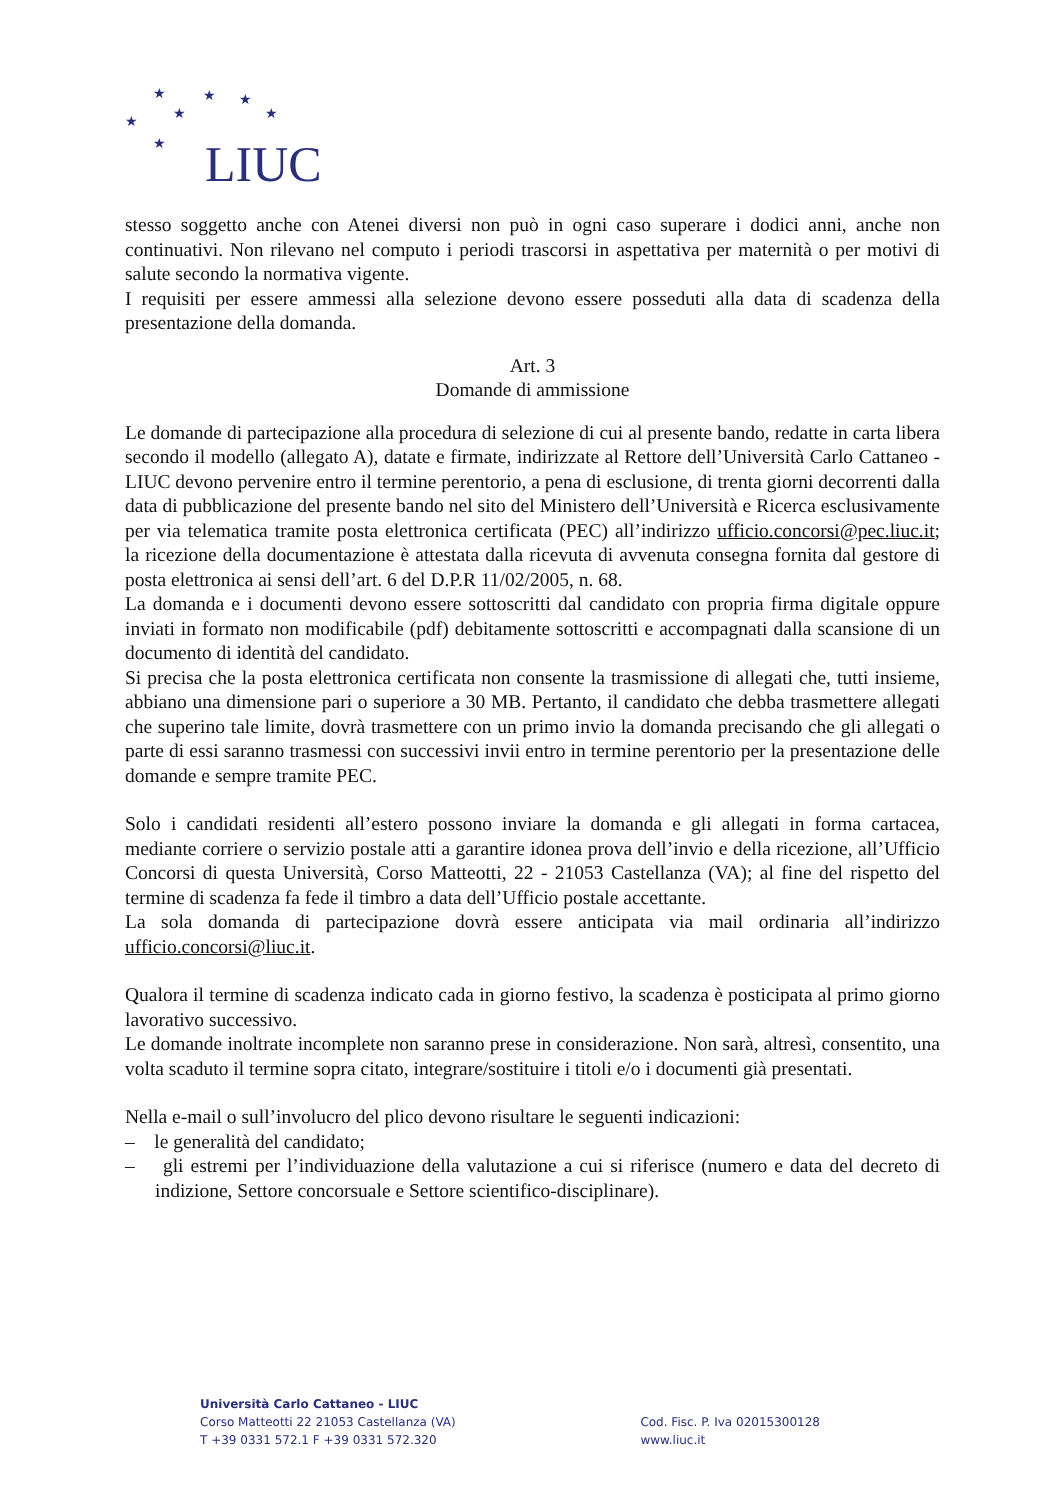★ ★ ★
★ ★ ★
★ LIUC
stesso soggetto anche con Atenei diversi non può in ogni caso superare i dodici anni, anche non continuativi. Non rilevano nel computo i periodi trascorsi in aspettativa per maternità o per motivi di salute secondo la normativa vigente.
I requisiti per essere ammessi alla selezione devono essere posseduti alla data di scadenza della presentazione della domanda.
Art. 3
Domande di ammissione
Le domande di partecipazione alla procedura di selezione di cui al presente bando, redatte in carta libera secondo il modello (allegato A), datate e firmate, indirizzate al Rettore dell’Università Carlo Cattaneo - LIUC devono pervenire entro il termine perentorio, a pena di esclusione, di trenta giorni decorrenti dalla data di pubblicazione del presente bando nel sito del Ministero dell’Università e Ricerca esclusivamente per via telematica tramite posta elettronica certificata (PEC) all’indirizzo ufficio.concorsi@pec.liuc.it; la ricezione della documentazione è attestata dalla ricevuta di avvenuta consegna fornita dal gestore di posta elettronica ai sensi dell’art. 6 del D.P.R 11/02/2005, n. 68.
La domanda e i documenti devono essere sottoscritti dal candidato con propria firma digitale oppure inviati in formato non modificabile (pdf) debitamente sottoscritti e accompagnati dalla scansione di un documento di identità del candidato.
Si precisa che la posta elettronica certificata non consente la trasmissione di allegati che, tutti insieme, abbiano una dimensione pari o superiore a 30 MB. Pertanto, il candidato che debba trasmettere allegati che superino tale limite, dovrà trasmettere con un primo invio la domanda precisando che gli allegati o parte di essi saranno trasmessi con successivi invii entro in termine perentorio per la presentazione delle domande e sempre tramite PEC.
Solo i candidati residenti all’estero possono inviare la domanda e gli allegati in forma cartacea, mediante corriere o servizio postale atti a garantire idonea prova dell’invio e della ricezione, all’Ufficio Concorsi di questa Università, Corso Matteotti, 22 - 21053 Castellanza (VA); al fine del rispetto del termine di scadenza fa fede il timbro a data dell’Ufficio postale accettante.
La sola domanda di partecipazione dovrà essere anticipata via mail ordinaria all’indirizzo ufficio.concorsi@liuc.it.
Qualora il termine di scadenza indicato cada in giorno festivo, la scadenza è posticipata al primo giorno lavorativo successivo.
Le domande inoltrate incomplete non saranno prese in considerazione. Non sarà, altresì, consentito, una volta scaduto il termine sopra citato, integrare/sostituire i titoli e/o i documenti già presentati.
Nella e-mail o sull’involucro del plico devono risultare le seguenti indicazioni:
– le generalità del candidato;
– gli estremi per l’individuazione della valutazione a cui si riferisce (numero e data del decreto di indizione, Settore concorsuale e Settore scientifico-disciplinare).
Università Carlo Cattaneo - LIUC
Corso Matteotti 22 21053 Castellanza (VA)
T +39 0331 572.1 F +39 0331 572.320
Cod. Fisc. P. Iva 02015300128
www.liuc.it